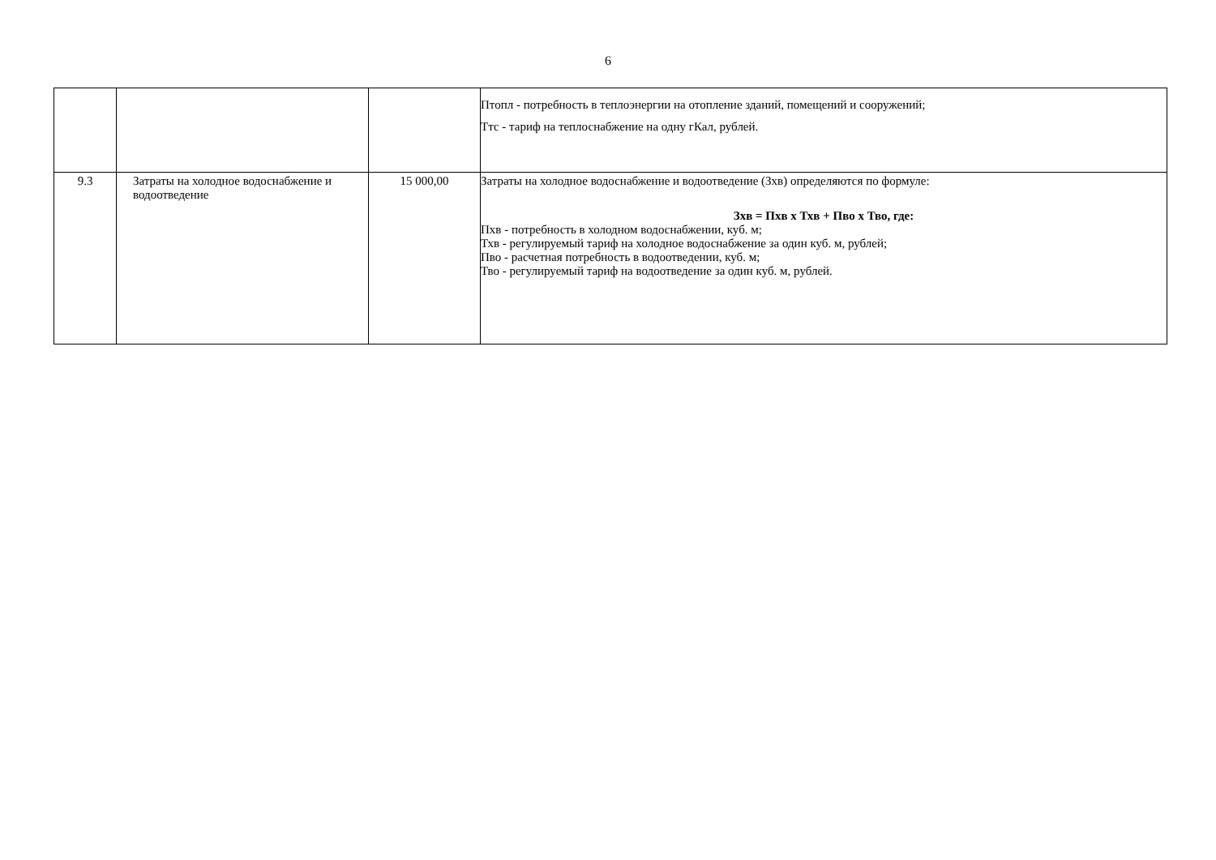6
| | | | Птопл - потребность в теплоэнергии на отопление зданий, помещений и сооружений; Ттс - тариф на теплоснабжение на одну гКал, рублей. |
| 9.3 | Затраты на холодное водоснабжение и водоотведение | 15 000,00 | Затраты на холодное водоснабжение и водоотведение (Зхв) определяются по формуле: Зхв = Пхв x Тхв + Пво x Тво, где: Пхв - потребность в холодном водоснабжении, куб. м; Тхв - регулируемый тариф на холодное водоснабжение за один куб. м, рублей; Пво - расчетная потребность в водоотведении, куб. м; Тво - регулируемый тариф на водоотведение за один куб. м, рублей. |